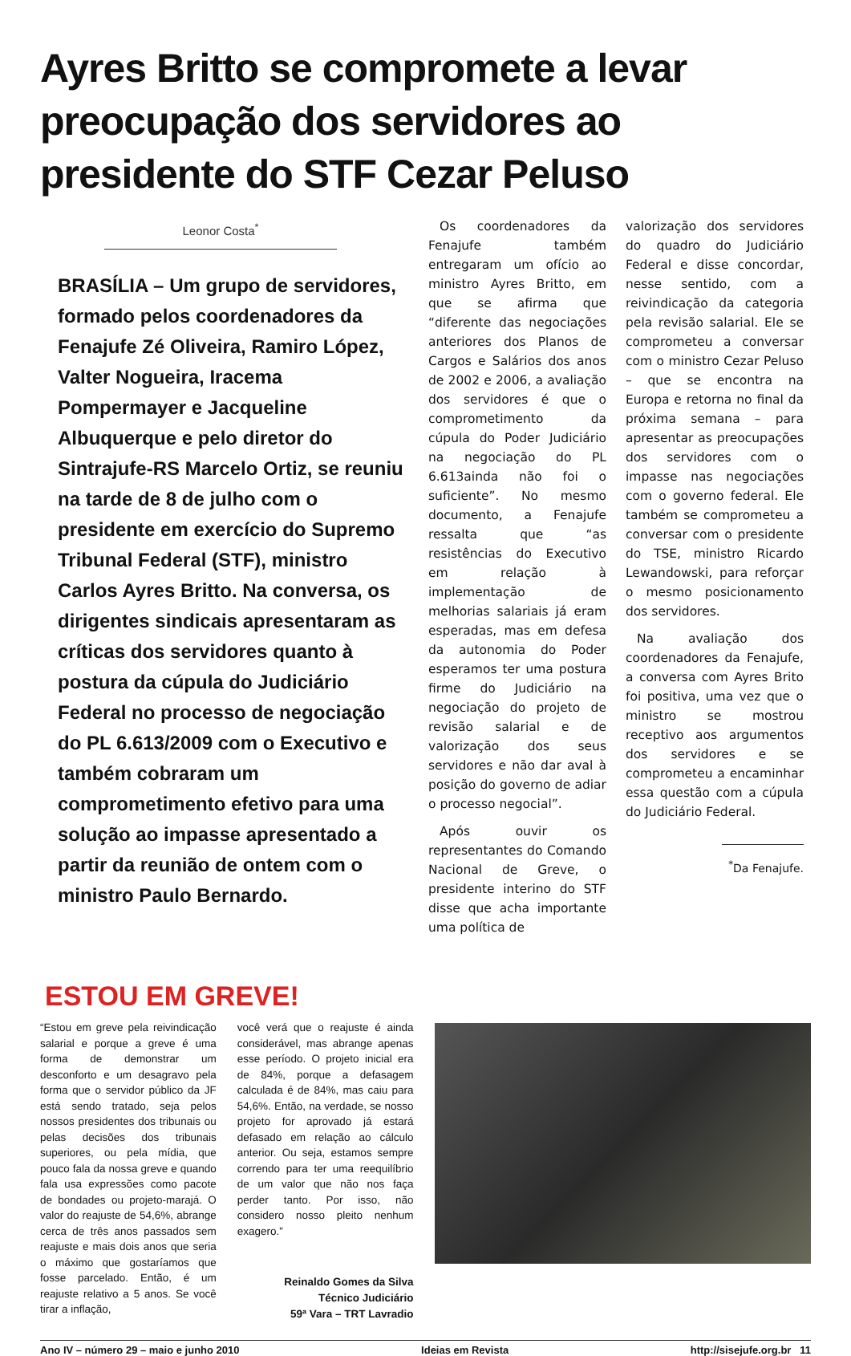Ayres Britto se compromete a levar preocupação dos servidores ao presidente do STF Cezar Peluso
Leonor Costa<sup>*</sup>
BRASÍLIA – Um grupo de servidores, formado pelos coordenadores da Fenajufe Zé Oliveira, Ramiro López, Valter Nogueira, Iracema Pompermayer e Jacqueline Albuquerque e pelo diretor do Sintrajufe-RS Marcelo Ortiz, se reuniu na tarde de 8 de julho com o presidente em exercício do Supremo Tribunal Federal (STF), ministro Carlos Ayres Britto. Na conversa, os dirigentes sindicais apresentaram as críticas dos servidores quanto à postura da cúpula do Judiciário Federal no processo de negociação do PL 6.613/2009 com o Executivo e também cobraram um comprometimento efetivo para uma solução ao impasse apresentado a partir da reunião de ontem com o ministro Paulo Bernardo.
Os coordenadores da Fenajufe também entregaram um ofício ao ministro Ayres Britto, em que se afirma que “diferente das negociações anteriores dos Planos de Cargos e Salários dos anos de 2002 e 2006, a avaliação dos servidores é que o comprometimento da cúpula do Poder Judiciário na negociação do PL 6.613ainda não foi o suficiente”. No mesmo documento, a Fenajufe ressalta que “as resistências do Executivo em relação à implementação de melhorias salariais já eram esperadas, mas em defesa da autonomia do Poder esperamos ter uma postura firme do Judiciário na negociação do projeto de revisão salarial e de valorização dos seus servidores e não dar aval à posição do governo de adiar o processo negocial”.
Após ouvir os representantes do Comando Nacional de Greve, o presidente interino do STF disse que acha importante uma política de
valorização dos servidores do quadro do Judiciário Federal e disse concordar, nesse sentido, com a reivindicação da categoria pela revisão salarial. Ele se comprometeu a conversar com o ministro Cezar Peluso – que se encontra na Europa e retorna no final da próxima semana – para apresentar as preocupações dos servidores com o impasse nas negociações com o governo federal. Ele também se comprometeu a conversar com o presidente do TSE, ministro Ricardo Lewandowski, para reforçar o mesmo posicionamento dos servidores.
Na avaliação dos coordenadores da Fenajufe, a conversa com Ayres Brito foi positiva, uma vez que o ministro se mostrou receptivo aos argumentos dos servidores e se comprometeu a encaminhar essa questão com a cúpula do Judiciário Federal.
<sup>*</sup> Da Fenajufe.
ESTOU EM GREVE!
“Estou em greve pela reivindicação salarial e porque a greve é uma forma de demonstrar um desconforto e um desagravo pela forma que o servidor público da JF está sendo tratado, seja pelos nossos presidentes dos tribunais ou pelas decisões dos tribunais superiores, ou pela mídia, que pouco fala da nossa greve e quando fala usa expressões como pacote de bondades ou projeto-marajá. O valor do reajuste de 54,6%, abrange cerca de três anos passados sem reajuste e mais dois anos que seria o máximo que gostaríamos que fosse parcelado. Então, é um reajuste relativo a 5 anos. Se você tirar a inflação,
você verá que o reajuste é ainda considerável, mas abrange apenas esse período. O projeto inicial era de 84%, porque a defasagem calculada é de 84%, mas caiu para 54,6%. Então, na verdade, se nosso projeto for aprovado já estará defasado em relação ao cálculo anterior. Ou seja, estamos sempre correndo para ter uma reequilíbrio de um valor que não nos faça perder tanto. Por isso, não considero nosso pleito nenhum exagero.”
Reinaldo Gomes da Silva
Técnico Judiciário
59ª Vara – TRT Lavradio
Ano IV – número 29 – maio e junho 2010 Ideias em Revista http://sisejufe.org.br 11